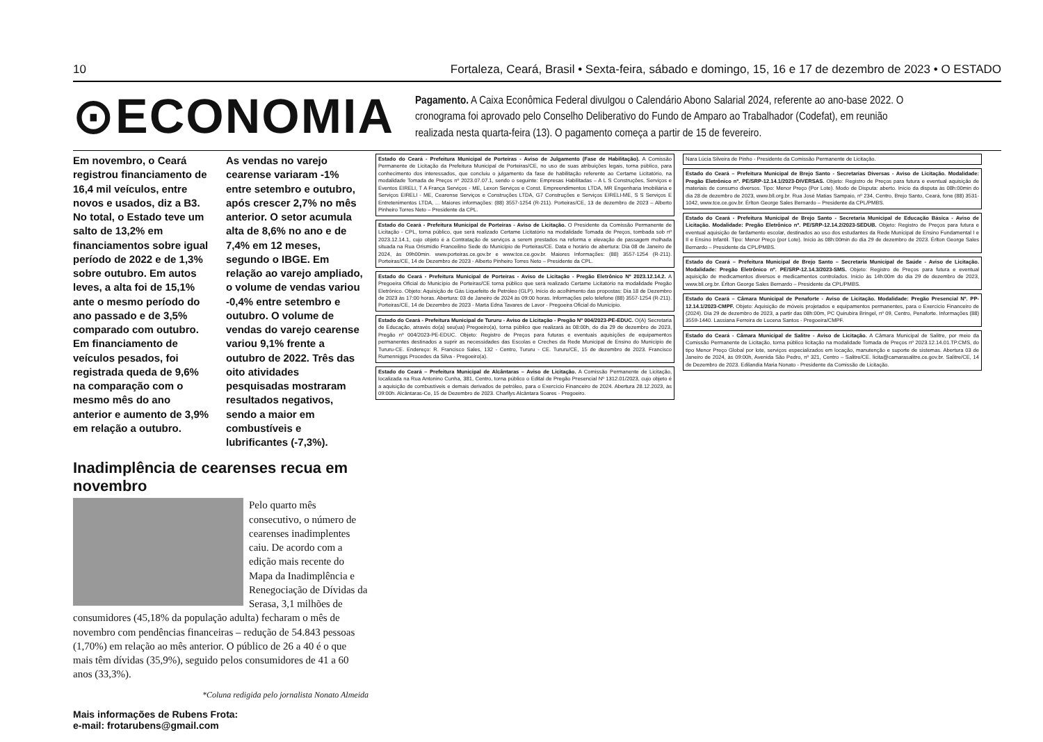10 Fortaleza, Ceará, Brasil • Sexta-feira, sábado e domingo, 15, 16 e 17 de dezembro de 2023 • O ESTADO
⊙ECONOMIA
Pagamento. A Caixa Econômica Federal divulgou o Calendário Abono Salarial 2024, referente ao ano-base 2022. O cronograma foi aprovado pelo Conselho Deliberativo do Fundo de Amparo ao Trabalhador (Codefat), em reunião realizada nesta quarta-feira (13). O pagamento começa a partir de 15 de fevereiro.
Em novembro, o Ceará registrou financiamento de 16,4 mil veículos, entre novos e usados, diz a B3. No total, o Estado teve um salto de 13,2% em financiamentos sobre igual período de 2022 e de 1,3% sobre outubro. Em autos leves, a alta foi de 15,1% ante o mesmo período do ano passado e de 3,5% comparado com outubro. Em financiamento de veículos pesados, foi registrada queda de 9,6% na comparação com o mesmo mês do ano anterior e aumento de 3,9% em relação a outubro.
As vendas no varejo cearense variaram -1% entre setembro e outubro, após crescer 2,7% no mês anterior. O setor acumula alta de 8,6% no ano e de 7,4% em 12 meses, segundo o IBGE. Em relação ao varejo ampliado, o volume de vendas variou -0,4% entre setembro e outubro. O volume de vendas do varejo cearense variou 9,1% frente a outubro de 2022. Três das oito atividades pesquisadas mostraram resultados negativos, sendo a maior em combustíveis e lubrificantes (-7,3%).
Inadimplência de cearenses recua em novembro
Pelo quarto mês consecutivo, o número de cearenses inadimplentes caiu. De acordo com a edição mais recente do Mapa da Inadimplência e Renegociação de Dívidas da Serasa, 3,1 milhões de consumidores (45,18% da população adulta) fecharam o mês de novembro com pendências financeiras – redução de 54.843 pessoas (1,70%) em relação ao mês anterior. O público de 26 a 40 é o que mais têm dívidas (35,9%), seguido pelos consumidores de 41 a 60 anos (33,3%).
*Coluna redigida pelo jornalista Nonato Almeida
Mais informações de Rubens Frota:
e-mail: frotarubens@gmail.com
Estado do Ceará - Prefeitura Municipal de Porteiras - Aviso de Julgamento (Fase de Habilitação). A Comissão Permanente de Licitação da Prefeitura Municipal de Porteiras/CE, no uso de suas atribuições legais, torna público, para conhecimento dos interessados, que concluiu o julgamento da fase de habilitação referente ao Certame Licitatório, na modalidade Tomada de Preços nº 2023.07.07.1, sendo o seguinte: Empresas Habilitadas – A L S Construções, Serviços e Eventos EIRELI, T A França Serviços - ME, Lexon Serviços e Const. Empreendimentos LTDA, MR Engenharia Imobiliária e Serviços EIRELI - ME, Cearense Serviços e Construções LTDA, G7 Construções e Serviços EIRELI-ME, S S Serviços E Entretenimentos LTDA, ... Maiores informações: (88) 3557-1254 (R-211). Porteiras/CE, 13 de dezembro de 2023 – Alberto Pinheiro Torres Neto – Presidente da CPL.
Estado do Ceará - Prefeitura Municipal de Porteiras - Aviso de Licitação. O Presidente da Comissão Permanente de Licitação - CPL, torna público, que será realizado Certame Licitatório na modalidade Tomada de Preços, tombada sob nº 2023.12.14.1, cujo objeto é a Contratação de serviços a serem prestados na reforma e elevação de passagem molhada situada na Rua Orismídio Franceilino Sede do Município de Porteiras/CE. Data e horário de abertura: Dia 08 de Janeiro de 2024, às 09h00min. www.porteiras.ce.gov.br e www.tce.ce.gov.br. Maiores Informações: (88) 3557-1254 (R-211). Porteiras/CE, 14 de Dezembro de 2023 - Alberto Pinheiro Torres Neto – Presidente da CPL.
Estado do Ceará - Prefeitura Municipal de Porteiras - Aviso de Licitação - Pregão Eletrônico Nº 2023.12.14.2. A Pregoeira Oficial do Município de Porteiras/CE torna público que será realizado Certame Licitatório na modalidade Pregão Eletrônico. Objeto: Aquisição de Gás Liquefeito de Petróleo (GLP). Início do acolhimento das propostas: Dia 18 de Dezembro de 2023 às 17:00 horas. Abertura: 03 de Janeiro de 2024 às 09:00 horas. Informações pelo telefone (88) 3557-1254 (R-211). Porteiras/CE, 14 de Dezembro de 2023 - Marta Edna Tavares de Lavor - Pregoeira Oficial do Município.
Estado do Ceará - Prefeitura Municipal de Tururu - Aviso de Licitação - Pregão Nº 004/2023-PE-EDUC. O(A) Secretaria de Educação, através do(a) seu(ua) Pregoeiro(a), torna público que realizará às 08:00h, do dia 29 de dezembro de 2023, Pregão nº 004/2023-PE-EDUC. Objeto: Registro de Preços para futuras e eventuais aquisições de equipamentos permanentes destinados a suprir as necessidades das Escolas e Creches da Rede Municipal de Ensino do Município de Tururu-CE. Endereço: R. Francisco Sales, 132 - Centro, Tururu - CE. Tururu/CE, 15 de dezembro de 2023. Francisco Rumenniggs Procedes da Silva - Pregoeiro(a).
Estado do Ceará – Prefeitura Municipal de Alcântaras – Aviso de Licitação. A Comissão Permanente de Licitação, localizada na Rua Antonino Cunha, 381, Centro, torna público o Edital de Pregão Presencial Nº 1312.01/2023, cujo objeto é a aquisição de combustíveis e demais derivados de petróleo, para o Exercício Financeiro de 2024. Abertura 28.12.2023, às 09:00h. Alcântaras-Ce, 15 de Dezembro de 2023. Charllys Alcântara Soares - Pregoeiro.
Nara Lúcia Silveira de Pinho - Presidente da Comissão Permanente de Licitação.
Estado do Ceará – Prefeitura Municipal de Brejo Santo - Secretarias Diversas - Aviso de Licitação. Modalidade: Pregão Eletrônico nº. PE/SRP-12.14.1/2023-DIVERSAS. Objeto: Registro de Preços para futura e eventual aquisição de materiais de consumo diversos. Tipo: Menor Preço (Por Lote). Modo de Disputa: aberto. Início da disputa às 08h:00min do dia 28 de dezembro de 2023, www.bll.org.br. Rua José Matias Sampaio, nº 234, Centro, Brejo Santo, Ceará, fone (88) 3531-1042, www.tce.ce.gov.br. Érlton George Sales Bernardo – Presidente da CPL/PMBS.
Estado do Ceará - Prefeitura Municipal de Brejo Santo - Secretaria Municipal de Educação Básica - Aviso de Licitação. Modalidade: Pregão Eletrônico nº. PE/SRP-12.14.2/2023-SEDUB. Objeto: Registro de Preços para futura e eventual aquisição de fardamento escolar, destinados ao uso dos estudantes da Rede Municipal de Ensino Fundamental I e II e Ensino Infantil. Tipo: Menor Preço (por Lote). Início às 08h:00min do dia 29 de dezembro de 2023. Érlton George Sales Bernardo – Presidente da CPL/PMBS.
Estado do Ceará – Prefeitura Municipal de Brejo Santo – Secretaria Municipal de Saúde - Aviso de Licitação. Modalidade: Pregão Eletrônico nº. PE/SRP-12.14.3/2023-SMS. Objeto: Registro de Preços para futura e eventual aquisição de medicamentos diversos e medicamentos controlados. Início às 14h:00m do dia 29 de dezembro de 2023, www.bll.org.br. Érlton George Sales Bernardo – Presidente da CPL/PMBS.
Estado do Ceará – Câmara Municipal de Penaforte - Aviso de Licitação. Modalidade: Pregão Presencial Nº. PP-12.14.1/2023-CMPF. Objeto: Aquisição de móveis projetados e equipamentos permanentes, para o Exercício Financeiro de (2024). Dia 29 de dezembro de 2023, a partir das 08h:00m, PC Quirubira Bringel, nº 09, Centro, Penaforte. Informações (88) 3559-1440. Lassiana Ferreira de Lucena Santos - Pregoeira/CMPF.
Estado do Ceará - Câmara Municipal de Salitre - Aviso de Licitação. A Câmara Municipal de Salitre, por meio da Comissão Permanente de Licitação, torna público licitação na modalidade Tomada de Preços nº 2023.12.14.01.TP.CMS, do tipo Menor Preço Global por lote, serviços especializados em locação, manutenção e suporte de sistemas. Abertura 03 de Janeiro de 2024, às 09:00h, Avenida São Pedro, nº 321, Centro – Salitre/CE. licita@camarasalitre.ce.gov.br. Salitre/CE, 14 de Dezembro de 2023. Edilandia Maria Nonato - Presidente da Comissão de Licitação.